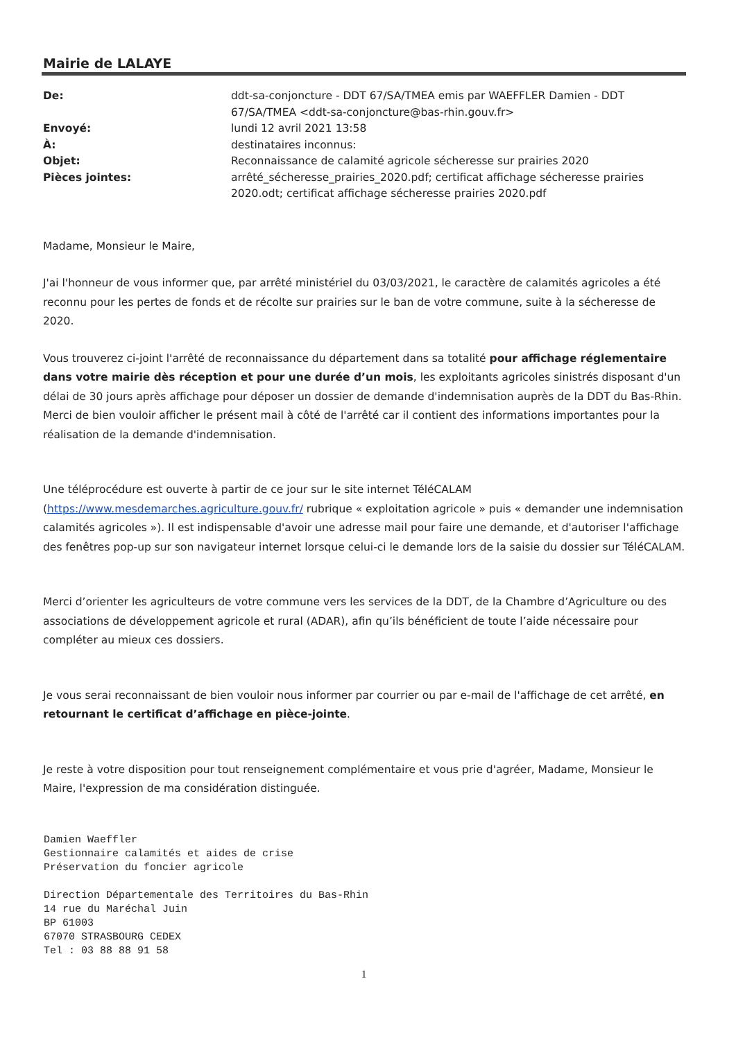Mairie de LALAYE
| De: | ddt-sa-conjoncture - DDT 67/SA/TMEA emis par WAEFFLER Damien - DDT 67/SA/TMEA <ddt-sa-conjoncture@bas-rhin.gouv.fr> |
| Envoyé: | lundi 12 avril 2021 13:58 |
| À: | destinataires inconnus: |
| Objet: | Reconnaissance de calamité agricole sécheresse sur prairies 2020 |
| Pièces jointes: | arrêté_sécheresse_prairies_2020.pdf; certificat affichage sécheresse prairies 2020.odt; certificat affichage sécheresse prairies 2020.pdf |
Madame, Monsieur le Maire,
J'ai l'honneur de vous informer que, par arrêté ministériel du 03/03/2021, le caractère de calamités agricoles a été reconnu pour les pertes de fonds et de récolte sur prairies sur le ban de votre commune, suite à la sécheresse de 2020.
Vous trouverez ci-joint l'arrêté de reconnaissance du département dans sa totalité pour affichage réglementaire dans votre mairie dès réception et pour une durée d’un mois, les exploitants agricoles sinistrés disposant d'un délai de 30 jours après affichage pour déposer un dossier de demande d'indemnisation auprès de la DDT du Bas-Rhin. Merci de bien vouloir afficher le présent mail à côté de l'arrêté car il contient des informations importantes pour la réalisation de la demande d'indemnisation.
Une téléprocédure est ouverte à partir de ce jour sur le site internet TéléCALAM (https://www.mesdemarches.agriculture.gouv.fr/ rubrique « exploitation agricole » puis « demander une indemnisation calamités agricoles »). Il est indispensable d'avoir une adresse mail pour faire une demande, et d'autoriser l'affichage des fenêtres pop-up sur son navigateur internet lorsque celui-ci le demande lors de la saisie du dossier sur TéléCALAM.
Merci d’orienter les agriculteurs de votre commune vers les services de la DDT, de la Chambre d’Agriculture ou des associations de développement agricole et rural (ADAR), afin qu’ils bénéficient de toute l’aide nécessaire pour compléter au mieux ces dossiers.
Je vous serai reconnaissant de bien vouloir nous informer par courrier ou par e-mail de l'affichage de cet arrêté, en retournant le certificat d’affichage en pièce-jointe.
Je reste à votre disposition pour tout renseignement complémentaire et vous prie d'agréer, Madame, Monsieur le Maire, l'expression de ma considération distinguée.
Damien Waeffler Gestionnaire calamités et aides de crise Préservation du foncier agricole Direction Départementale des Territoires du Bas-Rhin 14 rue du Maréchal Juin BP 61003 67070 STRASBOURG CEDEX Tel : 03 88 88 91 58
1